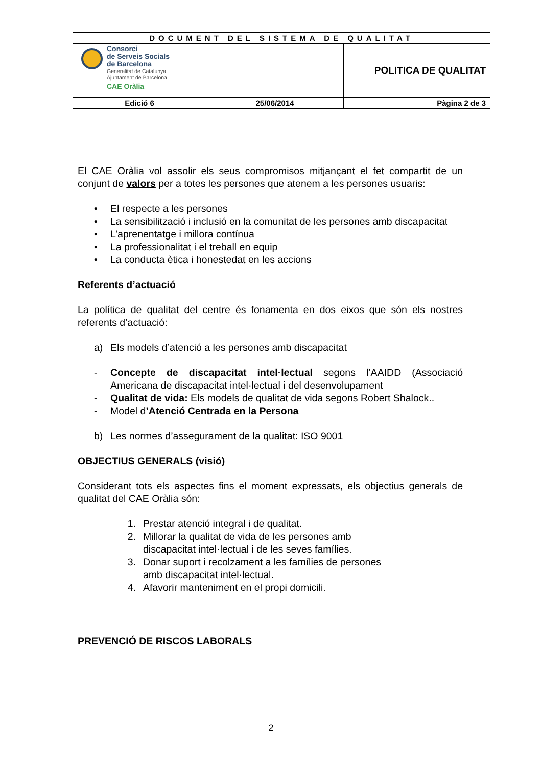| DOCUMENT DEL SISTEMA DE QUALITAT | | |
| Consorci de Serveis Socials de Barcelona Generalitat de Catalunya Ajuntament de Barcelona CAE Oràlia | | POLITICA DE QUALITAT |
| Edició 6 | 25/06/2014 | Pàgina 2 de 3 |
El CAE Oràlia vol assolir els seus compromisos mitjançant el fet compartit de un conjunt de valors per a totes les persones que atenem a les persones usuaris:
• El respecte a les persones
• La sensibilització i inclusió en la comunitat de les persones amb discapacitat
• L’aprenentatge i millora contínua
• La professionalitat i el treball en equip
• La conducta ètica i honestedat en les accions
Referents d’actuació
La política de qualitat del centre és fonamenta en dos eixos que són els nostres referents d’actuació:
a) Els models d’atenció a les persones amb discapacitat
- Concepte de discapacitat intel·lectual segons l’AAIDD (Associació Americana de discapacitat intel·lectual i del desenvolupament
- Qualitat de vida: Els models de qualitat de vida segons Robert Shalock..
- Model d’Atenció Centrada en la Persona
b) Les normes d’assegurament de la qualitat: ISO 9001
OBJECTIUS GENERALS (visió)
Considerant tots els aspectes fins el moment expressats, els objectius generals de qualitat del CAE Oràlia són:
1. Prestar atenció integral i de qualitat.
2. Millorar la qualitat de vida de les persones amb discapacitat intel·lectual i de les seves famílies.
3. Donar suport i recolzament a les famílies de persones amb discapacitat intel·lectual.
4. Afavorir manteniment en el propi domicili.
PREVENCIÓ DE RISCOS LABORALS
2